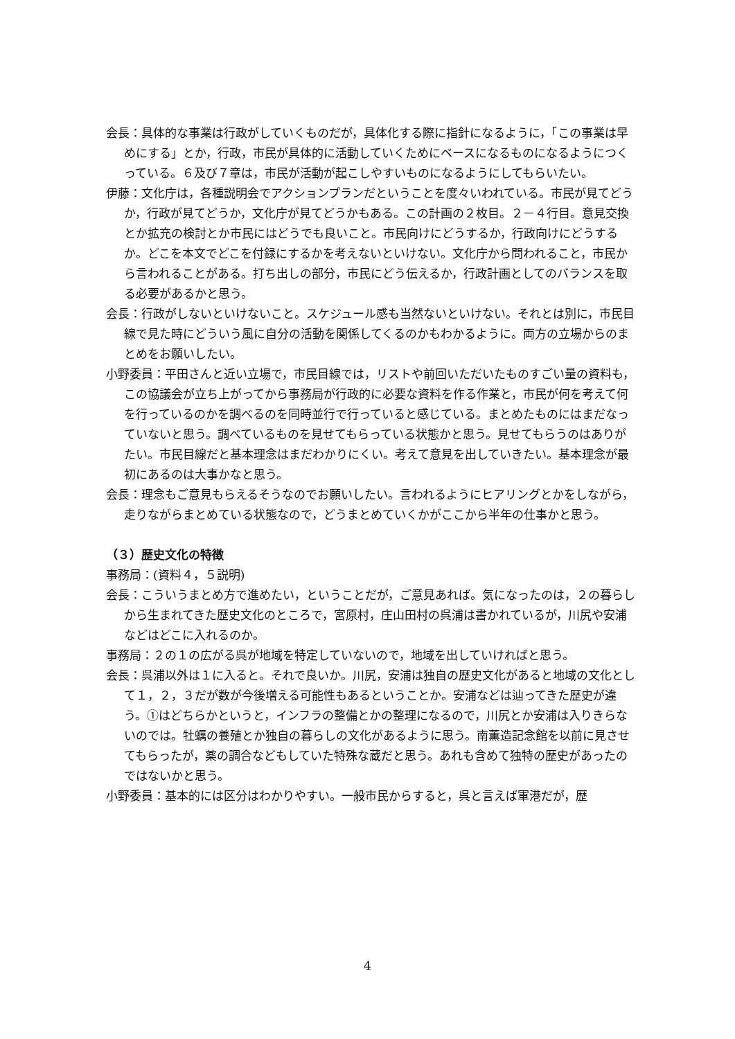会長：具体的な事業は行政がしていくものだが，具体化する際に指針になるように，「この事業は早めにする」とか，行政，市民が具体的に活動していくためにベースになるものになるようにつくっている。６及び７章は，市民が活動が起こしやすいものになるようにしてもらいたい。
伊藤：文化庁は，各種説明会でアクションプランだということを度々いわれている。市民が見てどうか，行政が見てどうか，文化庁が見てどうかもある。この計画の２枚目。２－４行目。意見交換とか拡充の検討とか市民にはどうでも良いこと。市民向けにどうするか，行政向けにどうするか。どこを本文でどこを付録にするかを考えないといけない。文化庁から問われること，市民から言われることがある。打ち出しの部分，市民にどう伝えるか，行政計画としてのバランスを取る必要があるかと思う。
会長：行政がしないといけないこと。スケジュール感も当然ないといけない。それとは別に，市民目線で見た時にどういう風に自分の活動を関係してくるのかもわかるように。両方の立場からのまとめをお願いしたい。
小野委員：平田さんと近い立場で，市民目線では，リストや前回いただいたものすごい量の資料も，この協議会が立ち上がってから事務局が行政的に必要な資料を作る作業と，市民が何を考えて何を行っているのかを調べるのを同時並行で行っていると感じている。まとめたものにはまだなっていないと思う。調べているものを見せてもらっている状態かと思う。見せてもらうのはありがたい。市民目線だと基本理念はまだわかりにくい。考えて意見を出していきたい。基本理念が最初にあるのは大事かなと思う。
会長：理念もご意見もらえるそうなのでお願いしたい。言われるようにヒアリングとかをしながら，走りながらまとめている状態なので，どうまとめていくかがここから半年の仕事かと思う。
（３）歴史文化の特徴
事務局：(資料４，５説明)
会長：こういうまとめ方で進めたい，ということだが，ご意見あれば。気になったのは，２の暮らしから生まれてきた歴史文化のところで，宮原村，庄山田村の呉浦は書かれているが，川尻や安浦などはどこに入れるのか。
事務局：２の１の広がる呉が地域を特定していないので，地域を出していければと思う。
会長：呉浦以外は１に入ると。それで良いか。川尻，安浦は独自の歴史文化があると地域の文化として１，２，３だが数が今後増える可能性もあるということか。安浦などは辿ってきた歴史が違う。①はどちらかというと，インフラの整備とかの整理になるので，川尻とか安浦は入りきらないのでは。牡蠣の養殖とか独自の暮らしの文化があるように思う。南薫造記念館を以前に見させてもらったが，薬の調合などもしていた特殊な蔵だと思う。あれも含めて独特の歴史があったのではないかと思う。
小野委員：基本的には区分はわかりやすい。一般市民からすると，呉と言えば軍港だが，歴
4